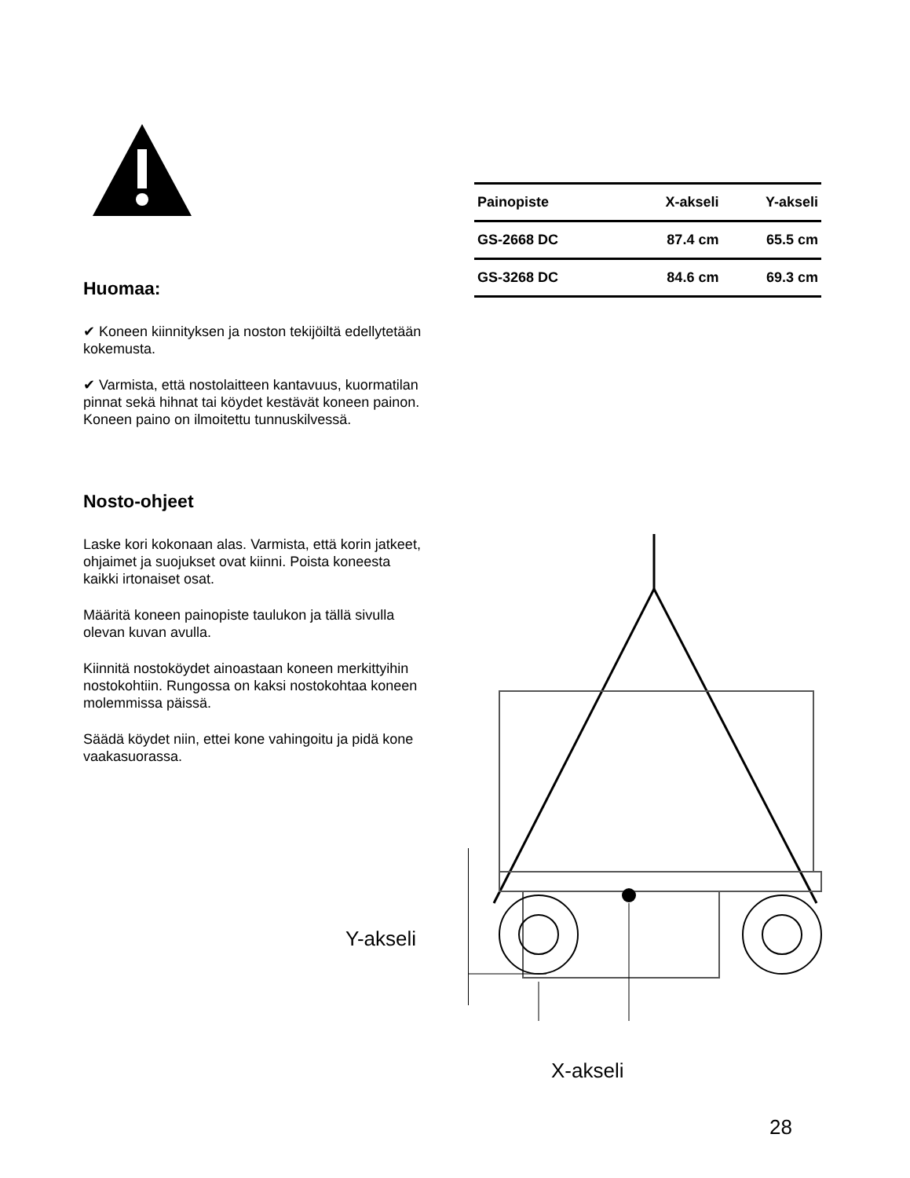Huomaa:
✔ Koneen kiinnityksen ja noston tekijöiltä edellytetään kokemusta.
✔ Varmista, että nostolaitteen kantavuus, kuormatilan pinnat sekä hihnat tai köydet kestävät koneen painon. Koneen paino on ilmoitettu tunnuskilvessä.
Nosto-ohjeet
Laske kori kokonaan alas. Varmista, että korin jatkeet, ohjaimet ja suojukset ovat kiinni. Poista koneesta kaikki irtonaiset osat.
Määritä koneen painopiste taulukon ja tällä sivulla olevan kuvan avulla.
Kiinnitä nostoköydet ainoastaan koneen merkittyihin nostokohtiin. Rungossa on kaksi nostokohtaa koneen molemmissa päissä.
Säädä köydet niin, ettei kone vahingoitu ja pidä kone vaakasuorassa.
| Painopiste | X-akseli | Y-akseli |
| GS-2668 DC | 87.4 cm | 65.5 cm |
| GS-3268 DC | 84.6 cm | 69.3 cm |
Y-akseli
X-akseli
28